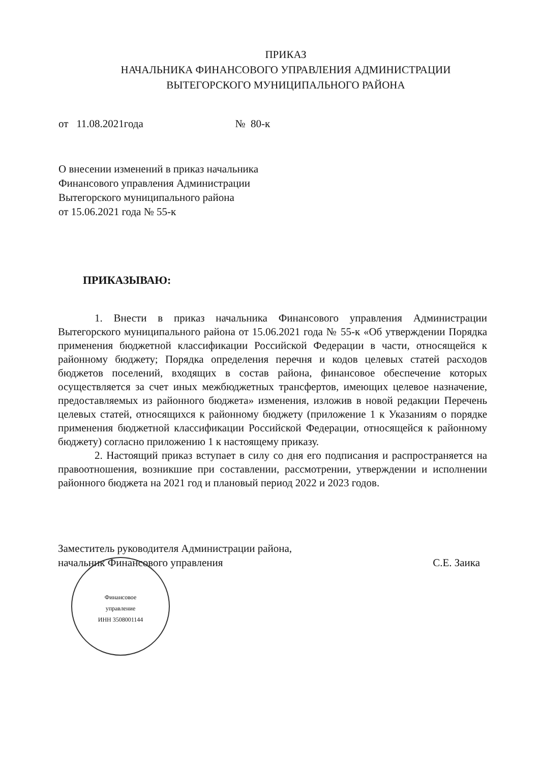ПРИКАЗ
НАЧАЛЬНИКА ФИНАНСОВОГО УПРАВЛЕНИЯ АДМИНИСТРАЦИИ
ВЫТЕГОРСКОГО МУНИЦИПАЛЬНОГО РАЙОНА
от 11.08.2021года № 80-к
О внесении изменений в приказ начальника Финансового управления Администрации Вытегорского муниципального района
от 15.06.2021 года № 55-к
ПРИКАЗЫВАЮ:
1. Внести в приказ начальника Финансового управления Администрации Вытегорского муниципального района от 15.06.2021 года № 55-к «Об утверждении Порядка применения бюджетной классификации Российской Федерации в части, относящейся к районному бюджету; Порядка определения перечня и кодов целевых статей расходов бюджетов поселений, входящих в состав района, финансовое обеспечение которых осуществляется за счет иных межбюджетных трансфертов, имеющих целевое назначение, предоставляемых из районного бюджета» изменения, изложив в новой редакции Перечень целевых статей, относящихся к районному бюджету (приложение 1 к Указаниям о порядке применения бюджетной классификации Российской Федерации, относящейся к районному бюджету) согласно приложению 1 к настоящему приказу.
2. Настоящий приказ вступает в силу со дня его подписания и распространяется на правоотношения, возникшие при составлении, рассмотрении, утверждении и исполнении районного бюджета на 2021 год и плановый период 2022 и 2023 годов.
Заместитель руководителя Администрации района,
начальник Финансового управления С.Е. Заика
Финансовое
управление
ИНН 3508001144